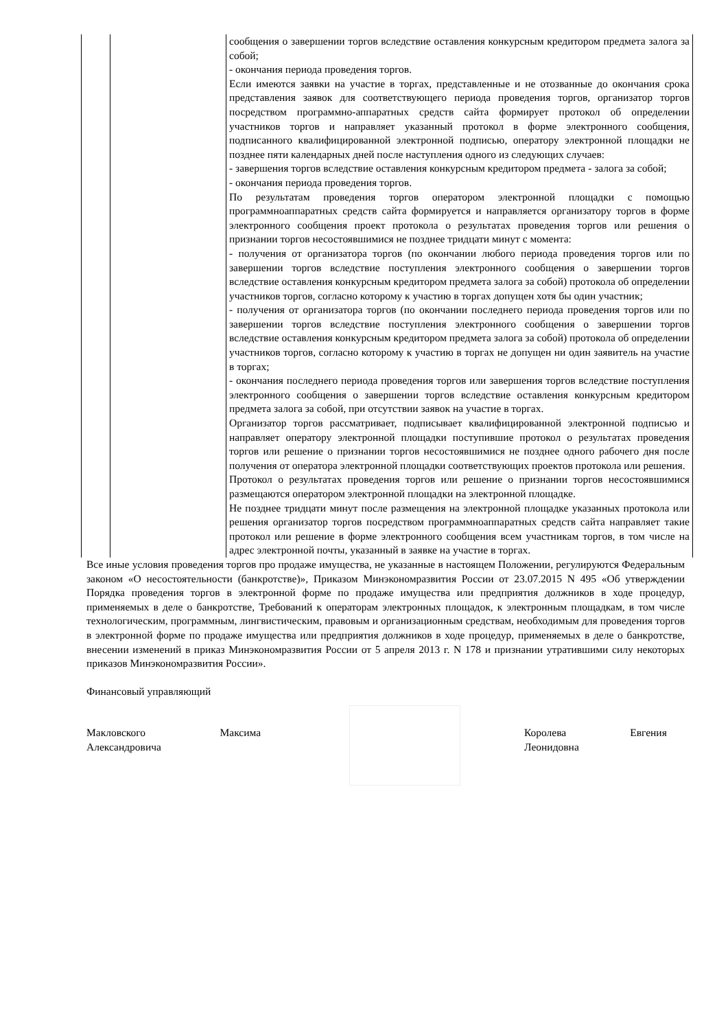| | | сообщения о завершении торгов вследствие оставления конкурсным кредитором предмета залога за собой; - окончания периода проведения торгов. Если имеются заявки на участие в торгах, представленные и не отозванные до окончания срока представления заявок для соответствующего периода проведения торгов, организатор торгов посредством программно-аппаратных средств сайта формирует протокол об определении участников торгов и направляет указанный протокол в форме электронного сообщения, подписанного квалифицированной электронной подписью, оператору электронной площадки не позднее пяти календарных дней после наступления одного из следующих случаев: - завершения торгов вследствие оставления конкурсным кредитором предмета - залога за собой; - окончания периода проведения торгов. По результатам проведения торгов оператором электронной площадки с помощью программноаппаратных средств сайта формируется и направляется организатору торгов в форме электронного сообщения проект протокола о результатах проведения торгов или решения о признании торгов несостоявшимися не позднее тридцати минут с момента: - получения от организатора торгов (по окончании любого периода проведения торгов или по завершении торгов вследствие поступления электронного сообщения о завершении торгов вследствие оставления конкурсным кредитором предмета залога за собой) протокола об определении участников торгов, согласно которому к участию в торгах допущен хотя бы один участник; - получения от организатора торгов (по окончании последнего периода проведения торгов или по завершении торгов вследствие поступления электронного сообщения о завершении торгов вследствие оставления конкурсным кредитором предмета залога за собой) протокола об определении участников торгов, согласно которому к участию в торгах не допущен ни один заявитель на участие в торгах; - окончания последнего периода проведения торгов или завершения торгов вследствие поступления электронного сообщения о завершении торгов вследствие оставления конкурсным кредитором предмета залога за собой, при отсутствии заявок на участие в торгах. Организатор торгов рассматривает, подписывает квалифицированной электронной подписью и направляет оператору электронной площадки поступившие протокол о результатах проведения торгов или решение о признании торгов несостоявшимися не позднее одного рабочего дня после получения от оператора электронной площадки соответствующих проектов протокола или решения. Протокол о результатах проведения торгов или решение о признании торгов несостоявшимися размещаются оператором электронной площадки на электронной площадке. Не позднее тридцати минут после размещения на электронной площадке указанных протокола или решения организатор торгов посредством программноаппаратных средств сайта направляет такие протокол или решение в форме электронного сообщения всем участникам торгов, в том числе на адрес электронной почты, указанный в заявке на участие в торгах. |
Все иные условия проведения торгов про продаже имущества, не указанные в настоящем Положении, регулируются Федеральным законом «О несостоятельности (банкротстве)», Приказом Минэкономразвития России от 23.07.2015 N 495 «Об утверждении Порядка проведения торгов в электронной форме по продаже имущества или предприятия должников в ходе процедур, применяемых в деле о банкротстве, Требований к операторам электронных площадок, к электронным площадкам, в том числе технологическим, программным, лингвистическим, правовым и организационным средствам, необходимым для проведения торгов в электронной форме по продаже имущества или предприятия должников в ходе процедур, применяемых в деле о банкротстве, внесении изменений в приказ Минэкономразвития России от 5 апреля 2013 г. N 178 и признании утратившими силу некоторых приказов Минэкономразвития России».
Финансовый управляющий
Макловского Максима
Александровича
Королева Евгения
Леонидовна